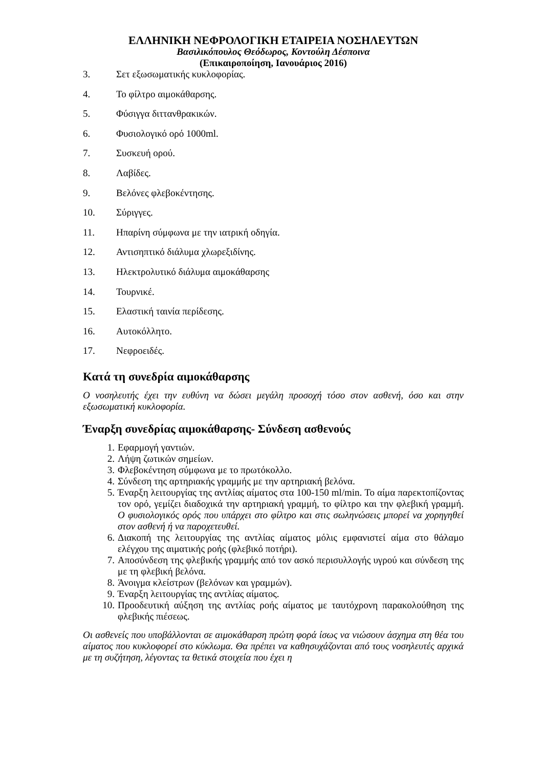ΕΛΛΗΝΙΚΗ ΝΕΦΡΟΛΟΓΙΚΗ ΕΤΑΙΡΕΙΑ ΝΟΣΗΛΕΥΤΩΝ
Βασιλικόπουλος Θεόδωρος, Κοντούλη Δέσποινα
(Επικαιροποίηση, Ιανουάριος 2016)
3. Σετ εξωσωματικής κυκλοφορίας.
4. Το φίλτρο αιμοκάθαρσης.
5. Φύσιγγα διττανθρακικών.
6. Φυσιολογικό ορό 1000ml.
7. Συσκευή ορού.
8. Λαβίδες.
9. Βελόνες φλεβοκέντησης.
10. Σύριγγες.
11. Ηπαρίνη σύμφωνα με την ιατρική οδηγία.
12. Αντισηπτικό διάλυμα χλωρεξιδίνης.
13. Ηλεκτρολυτικό διάλυμα αιμοκάθαρσης
14. Τουρνικέ.
15. Ελαστική ταινία περίδεσης.
16. Αυτοκόλλητο.
17. Νεφροειδές.
Κατά τη συνεδρία αιμοκάθαρσης
Ο νοσηλευτής έχει την ευθύνη να δώσει μεγάλη προσοχή τόσο στον ασθενή, όσο και στην εξωσωματική κυκλοφορία.
Έναρξη συνεδρίας αιμοκάθαρσης- Σύνδεση ασθενούς
1. Εφαρμογή γαντιών.
2. Λήψη ζωτικών σημείων.
3. Φλεβοκέντηση σύμφωνα με το πρωτόκολλο.
4. Σύνδεση της αρτηριακής γραμμής με την αρτηριακή βελόνα.
5. Έναρξη λειτουργίας της αντλίας αίματος στα 100-150 ml/min. Το αίμα παρεκτοπίζοντας τον ορό, γεμίζει διαδοχικά την αρτηριακή γραμμή, το φίλτρο και την φλεβική γραμμή. Ο φυσιολογικός ορός που υπάρχει στο φίλτρο και στις σωληνώσεις μπορεί να χορηγηθεί στον ασθενή ή να παροχετευθεί.
6. Διακοπή της λειτουργίας της αντλίας αίματος μόλις εμφανιστεί αίμα στο θάλαμο ελέγχου της αιματικής ροής (φλεβικό ποτήρι).
7. Αποσύνδεση της φλεβικής γραμμής από τον ασκό περισυλλογής υγρού και σύνδεση της με τη φλεβική βελόνα.
8. Άνοιγμα κλείστρων (βελόνων και γραμμών).
9. Έναρξη λειτουργίας της αντλίας αίματος.
10. Προοδευτική αύξηση της αντλίας ροής αίματος με ταυτόχρονη παρακολούθηση της φλεβικής πιέσεως.
Οι ασθενείς που υποβάλλονται σε αιμοκάθαρση πρώτη φορά ίσως να νιώσουν άσχημα στη θέα του αίματος που κυκλοφορεί στο κύκλωμα. Θα πρέπει να καθησυχάζονται από τους νοσηλευτές αρχικά με τη συζήτηση, λέγοντας τα θετικά στοιχεία που έχει η